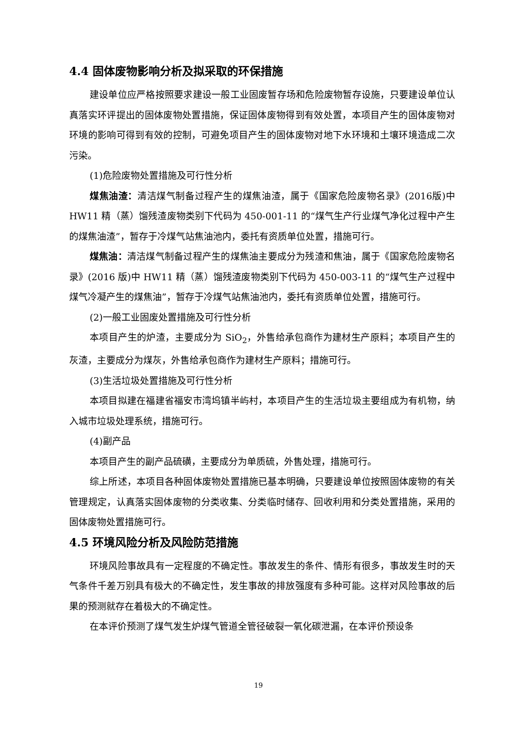4.4 固体废物影响分析及拟采取的环保措施
建设单位应严格按照要求建设一般工业固废暂存场和危险废物暂存设施，只要建设单位认真落实环评提出的固体废物处置措施，保证固体废物得到有效处置，本项目产生的固体废物对环境的影响可得到有效的控制，可避免项目产生的固体废物对地下水环境和土壤环境造成二次污染。
(1)危险废物处置措施及可行性分析
煤焦油渣：清洁煤气制备过程产生的煤焦油渣，属于《国家危险废物名录》(2016版)中 HW11 精（蒸）馏残渣废物类别下代码为 450-001-11 的“煤气生产行业煤气净化过程中产生的煤焦油渣”，暂存于冷煤气站焦油池内，委托有资质单位处置，措施可行。
煤焦油：清洁煤气制备过程产生的煤焦油主要成分为残渣和焦油，属于《国家危险废物名录》(2016 版)中 HW11 精（蒸）馏残渣废物类别下代码为 450-003-11 的“煤气生产过程中煤气冷凝产生的煤焦油”，暂存于冷煤气站焦油池内，委托有资质单位处置，措施可行。
(2)一般工业固废处置措施及可行性分析
本项目产生的炉渣，主要成分为 SiO<sub>2</sub>，外售给承包商作为建材生产原料；本项目产生的灰渣，主要成分为煤灰，外售给承包商作为建材生产原料；措施可行。
(3)生活垃圾处置措施及可行性分析
本项目拟建在福建省福安市湾坞镇半屿村，本项目产生的生活垃圾主要组成为有机物，纳入城市垃圾处理系统，措施可行。
(4)副产品
本项目产生的副产品硫磺，主要成分为单质硫，外售处理，措施可行。
综上所述，本项目各种固体废物处置措施已基本明确，只要建设单位按照固体废物的有关管理规定，认真落实固体废物的分类收集、分类临时储存、回收利用和分类处置措施，采用的固体废物处置措施可行。
4.5 环境风险分析及风险防范措施
环境风险事故具有一定程度的不确定性。事故发生的条件、情形有很多，事故发生时的天气条件千差万别具有极大的不确定性，发生事故的排放强度有多种可能。这样对风险事故的后果的预测就存在着极大的不确定性。
在本评价预测了煤气发生炉煤气管道全管径破裂一氧化碳泄漏，在本评价预设条
19